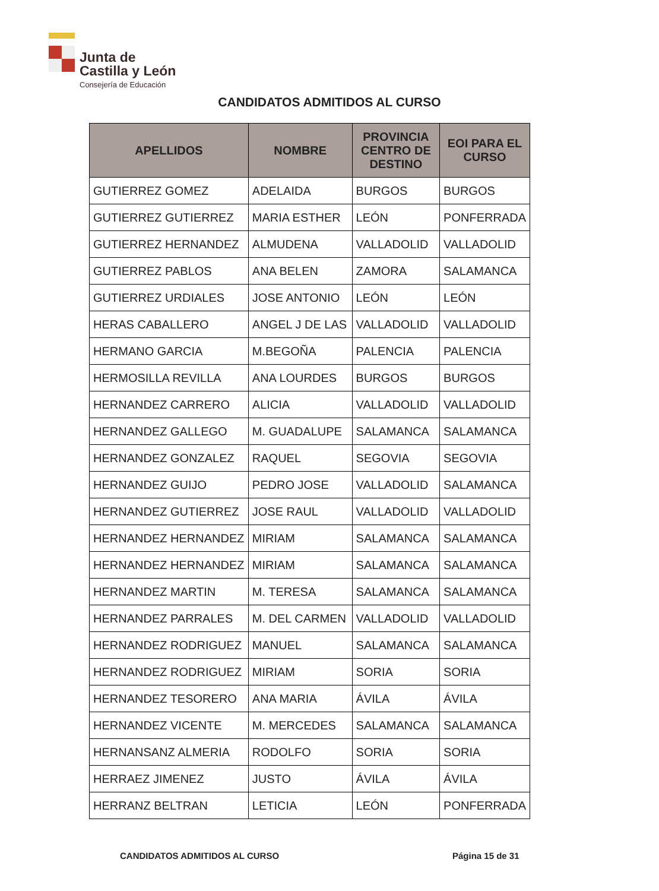Junta de
Castilla y León
Consejería de Educación
CANDIDATOS ADMITIDOS AL CURSO
| APELLIDOS | NOMBRE | PROVINCIA CENTRO DE DESTINO | EOI PARA EL CURSO |
| --- | --- | --- | --- |
| GUTIERREZ GOMEZ | ADELAIDA | BURGOS | BURGOS |
| GUTIERREZ GUTIERREZ | MARIA ESTHER | LEÓN | PONFERRADA |
| GUTIERREZ HERNANDEZ | ALMUDENA | VALLADOLID | VALLADOLID |
| GUTIERREZ PABLOS | ANA BELEN | ZAMORA | SALAMANCA |
| GUTIERREZ URDIALES | JOSE ANTONIO | LEÓN | LEÓN |
| HERAS CABALLERO | ANGEL J DE LAS | VALLADOLID | VALLADOLID |
| HERMANO GARCIA | M.BEGOÑA | PALENCIA | PALENCIA |
| HERMOSILLA REVILLA | ANA LOURDES | BURGOS | BURGOS |
| HERNANDEZ CARRERO | ALICIA | VALLADOLID | VALLADOLID |
| HERNANDEZ GALLEGO | M. GUADALUPE | SALAMANCA | SALAMANCA |
| HERNANDEZ GONZALEZ | RAQUEL | SEGOVIA | SEGOVIA |
| HERNANDEZ GUIJO | PEDRO JOSE | VALLADOLID | SALAMANCA |
| HERNANDEZ GUTIERREZ | JOSE RAUL | VALLADOLID | VALLADOLID |
| HERNANDEZ HERNANDEZ | MIRIAM | SALAMANCA | SALAMANCA |
| HERNANDEZ HERNANDEZ | MIRIAM | SALAMANCA | SALAMANCA |
| HERNANDEZ MARTIN | M. TERESA | SALAMANCA | SALAMANCA |
| HERNANDEZ PARRALES | M. DEL CARMEN | VALLADOLID | VALLADOLID |
| HERNANDEZ RODRIGUEZ | MANUEL | SALAMANCA | SALAMANCA |
| HERNANDEZ RODRIGUEZ | MIRIAM | SORIA | SORIA |
| HERNANDEZ TESORERO | ANA MARIA | ÁVILA | ÁVILA |
| HERNANDEZ VICENTE | M. MERCEDES | SALAMANCA | SALAMANCA |
| HERNANSANZ ALMERIA | RODOLFO | SORIA | SORIA |
| HERRAEZ JIMENEZ | JUSTO | ÁVILA | ÁVILA |
| HERRANZ BELTRAN | LETICIA | LEÓN | PONFERRADA |
CANDIDATOS ADMITIDOS AL CURSO Página 15 de 31